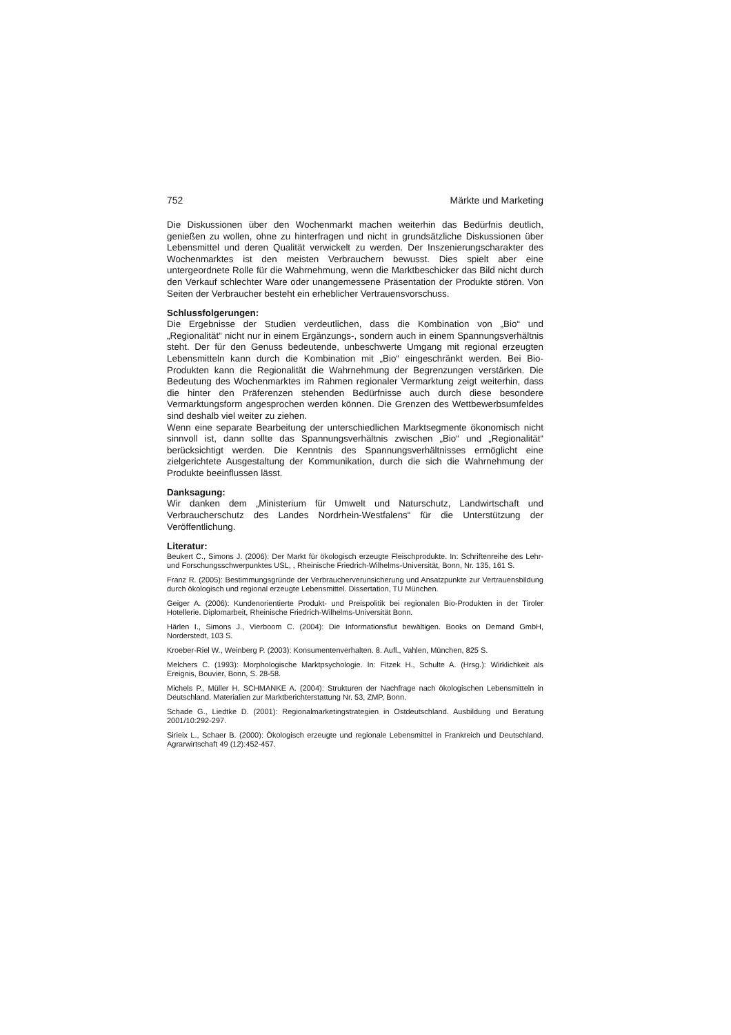752 Märkte und Marketing
Die Diskussionen über den Wochenmarkt machen weiterhin das Bedürfnis deutlich, genießen zu wollen, ohne zu hinterfragen und nicht in grundsätzliche Diskussionen über Lebensmittel und deren Qualität verwickelt zu werden. Der Inszenierungscharakter des Wochenmarktes ist den meisten Verbrauchern bewusst. Dies spielt aber eine untergeordnete Rolle für die Wahrnehmung, wenn die Marktbeschicker das Bild nicht durch den Verkauf schlechter Ware oder unangemessene Präsentation der Produkte stören. Von Seiten der Verbraucher besteht ein erheblicher Vertrauensvorschuss.
Schlussfolgerungen:
Die Ergebnisse der Studien verdeutlichen, dass die Kombination von „Bio“ und „Regionalität“ nicht nur in einem Ergänzungs-, sondern auch in einem Spannungsverhältnis steht. Der für den Genuss bedeutende, unbeschwerte Umgang mit regional erzeugten Lebensmitteln kann durch die Kombination mit „Bio“ eingeschränkt werden. Bei Bio-Produkten kann die Regionalität die Wahrnehmung der Begrenzungen verstärken. Die Bedeutung des Wochenmarktes im Rahmen regionaler Vermarktung zeigt weiterhin, dass die hinter den Präferenzen stehenden Bedürfnisse auch durch diese besondere Vermarktungsform angesprochen werden können. Die Grenzen des Wettbewerbsumfeldes sind deshalb viel weiter zu ziehen.
Wenn eine separate Bearbeitung der unterschiedlichen Marktsegmente ökonomisch nicht sinnvoll ist, dann sollte das Spannungsverhältnis zwischen „Bio“ und „Regionalität“ berücksichtigt werden. Die Kenntnis des Spannungsverhältnisses ermöglicht eine zielgerichtete Ausgestaltung der Kommunikation, durch die sich die Wahrnehmung der Produkte beeinflussen lässt.
Danksagung:
Wir danken dem „Ministerium für Umwelt und Naturschutz, Landwirtschaft und Verbraucherschutz des Landes Nordrhein-Westfalens“ für die Unterstützung der Veröffentlichung.
Literatur:
Beukert C., Simons J. (2006): Der Markt für ökologisch erzeugte Fleischprodukte. In: Schriftenreihe des Lehr- und Forschungsschwerpunktes USL, , Rheinische Friedrich-Wilhelms-Universität, Bonn, Nr. 135, 161 S.
Franz R. (2005): Bestimmungsgründe der Verbraucherverunsicherung und Ansatzpunkte zur Vertrauensbildung durch ökologisch und regional erzeugte Lebensmittel. Dissertation, TU München.
Geiger A. (2006): Kundenorientierte Produkt- und Preispolitik bei regionalen Bio-Produkten in der Tiroler Hotellerie. Diplomarbeit, Rheinische Friedrich-Wilhelms-Universität Bonn.
Härlen I., Simons J., Vierboom C. (2004): Die Informationsflut bewältigen. Books on Demand GmbH, Norderstedt, 103 S.
Kroeber-Riel W., Weinberg P. (2003): Konsumentenverhalten. 8. Aufl., Vahlen, München, 825 S.
Melchers C. (1993): Morphologische Marktpsychologie. In: Fitzek H., Schulte A. (Hrsg.): Wirklichkeit als Ereignis, Bouvier, Bonn, S. 28-58.
Michels P., Müller H. SCHMANKE A. (2004): Strukturen der Nachfrage nach ökologischen Lebensmitteln in Deutschland. Materialien zur Marktberichterstattung Nr. 53, ZMP, Bonn.
Schade G., Liedtke D. (2001): Regionalmarketingstrategien in Ostdeutschland. Ausbildung und Beratung 2001/10:292-297.
Sirieix L., Schaer B. (2000): Ökologisch erzeugte und regionale Lebensmittel in Frankreich und Deutschland. Agrarwirtschaft 49 (12):452-457.